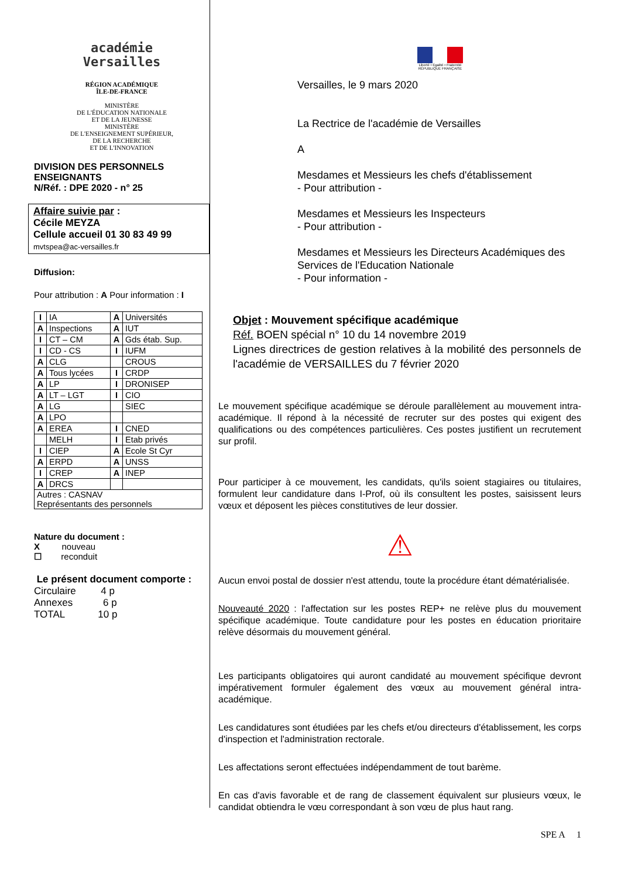académie
Versailles
RÉGION ACADÉMIQUE
ÎLE-DE-FRANCE
MINISTÈRE
DE L'ÉDUCATION NATIONALE
ET DE LA JEUNESSE
MINISTÈRE
DE L'ENSEIGNEMENT SUPÉRIEUR,
DE LA RECHERCHE
ET DE L'INNOVATION
DIVISION DES PERSONNELS ENSEIGNANTS
N/Réf. : DPE 2020 - n° 25
Affaire suivie par :
Cécile MEYZA
Cellule accueil 01 30 83 49 99
mvtspea@ac-versailles.fr
Diffusion:
Pour attribution : A Pour information : I
| I | IA | A | Universités |
| A | Inspections | A | IUT |
| I | CT – CM | A | Gds étab. Sup. |
| I | CD - CS | I | IUFM |
| A | CLG | | CROUS |
| A | Tous lycées | I | CRDP |
| A | LP | I | DRONISEP |
| A | LT – LGT | I | CIO |
| A | LG | | SIEC |
| A | LPO | | |
| A | EREA | I | CNED |
| | MELH | I | Etab privés |
| I | CIEP | A | Ecole St Cyr |
| A | ERPD | A | UNSS |
| I | CREP | A | INEP |
| A | DRCS | | |
| Autres : CASNAV Représentants des personnels | | | |
Nature du document :
X nouveau
☐ reconduit
Le présent document comporte :
Circulaire 4 p
Annexes 6 p
TOTAL 10 p
Liberté • Égalité • Fraternité
RÉPUBLIQUE FRANÇAISE
Versailles, le 9 mars 2020
La Rectrice de l'académie de Versailles
A
Mesdames et Messieurs les chefs d'établissement
- Pour attribution -
Mesdames et Messieurs les Inspecteurs
- Pour attribution -
Mesdames et Messieurs les Directeurs Académiques des Services de l'Education Nationale
- Pour information -
Objet : Mouvement spécifique académique
Réf. BOEN spécial n° 10 du 14 novembre 2019
Lignes directrices de gestion relatives à la mobilité des personnels de l'académie de VERSAILLES du 7 février 2020
Le mouvement spécifique académique se déroule parallèlement au mouvement intra-académique. Il répond à la nécessité de recruter sur des postes qui exigent des qualifications ou des compétences particulières. Ces postes justifient un recrutement sur profil.
Pour participer à ce mouvement, les candidats, qu'ils soient stagiaires ou titulaires, formulent leur candidature dans I-Prof, où ils consultent les postes, saisissent leurs vœux et déposent les pièces constitutives de leur dossier.
⚠
Aucun envoi postal de dossier n'est attendu, toute la procédure étant dématérialisée.
Nouveauté 2020 : l'affectation sur les postes REP+ ne relève plus du mouvement spécifique académique. Toute candidature pour les postes en éducation prioritaire relève désormais du mouvement général.
Les participants obligatoires qui auront candidaté au mouvement spécifique devront impérativement formuler également des vœux au mouvement général intra-académique.
Les candidatures sont étudiées par les chefs et/ou directeurs d'établissement, les corps d'inspection et l'administration rectorale.
Les affectations seront effectuées indépendamment de tout barème.
En cas d'avis favorable et de rang de classement équivalent sur plusieurs vœux, le candidat obtiendra le vœu correspondant à son vœu de plus haut rang.
SPE A 1